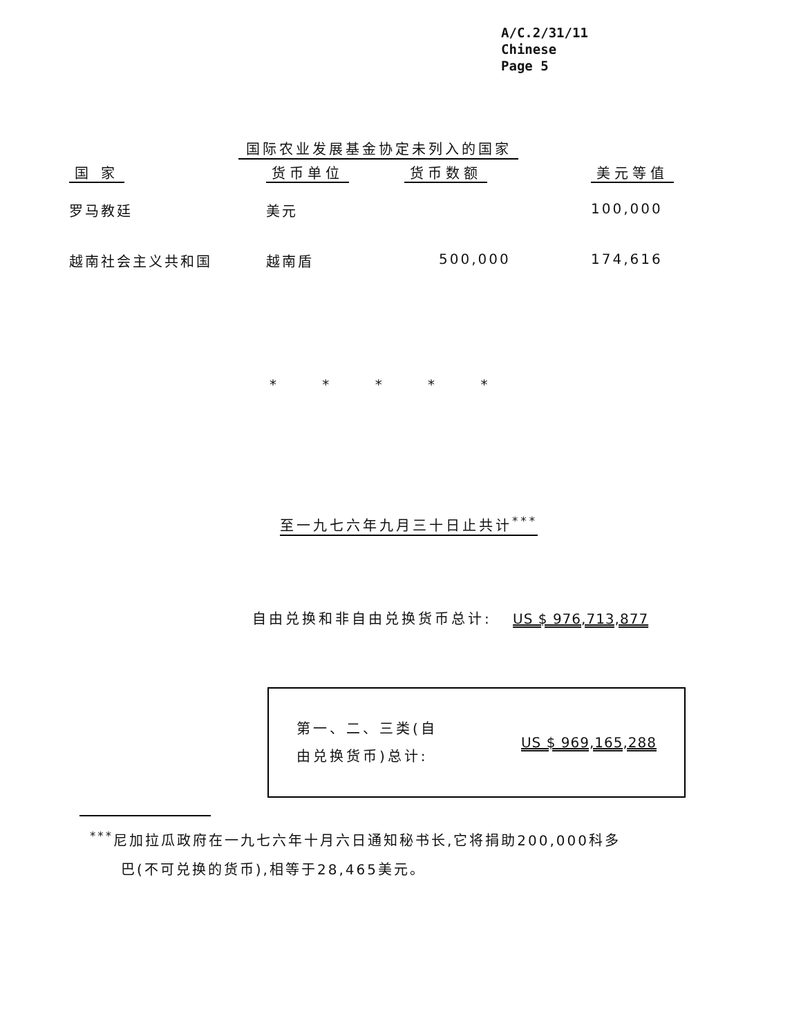A/C.2/31/11
Chinese
Page 5
国际农业发展基金协定未列入的国家
| 国 家 | 货币单位 | 货币数额 | 美元等值 |
| --- | --- | --- | --- |
| 罗马教廷 | 美元 | | 100,000 |
| 越南社会主义共和国 | 越南盾 | 500,000 | 174,616 |
* * * * *
至一九七六年九月三十日止共计<sup>***</sup>
自由兑换和非自由兑换货币总计: US $ 976,713,877
第一、二、三类(自
由兑换货币)总计:
US $ 969,165,288
<sup>***</sup> 尼加拉瓜政府在一九七六年十月六日通知秘书长,它将捐助200,000科多
巴(不可兑换的货币),相等于28,465美元。